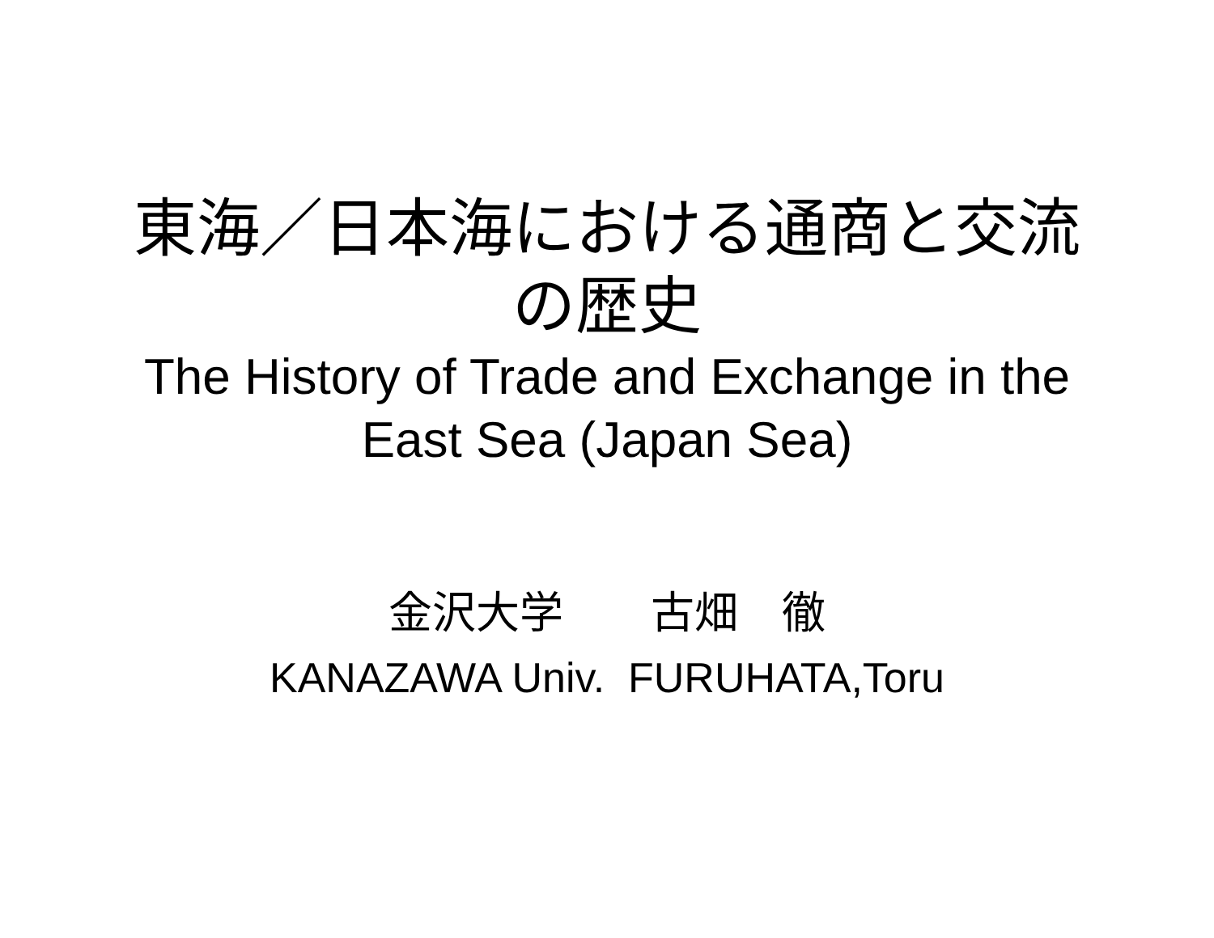東海／日本海における通商と交流
の歴史
The History of Trade and Exchange in the
East Sea (Japan Sea)
金沢大学　　古畑　徹
KANAZAWA Univ. FURUHATA,Toru